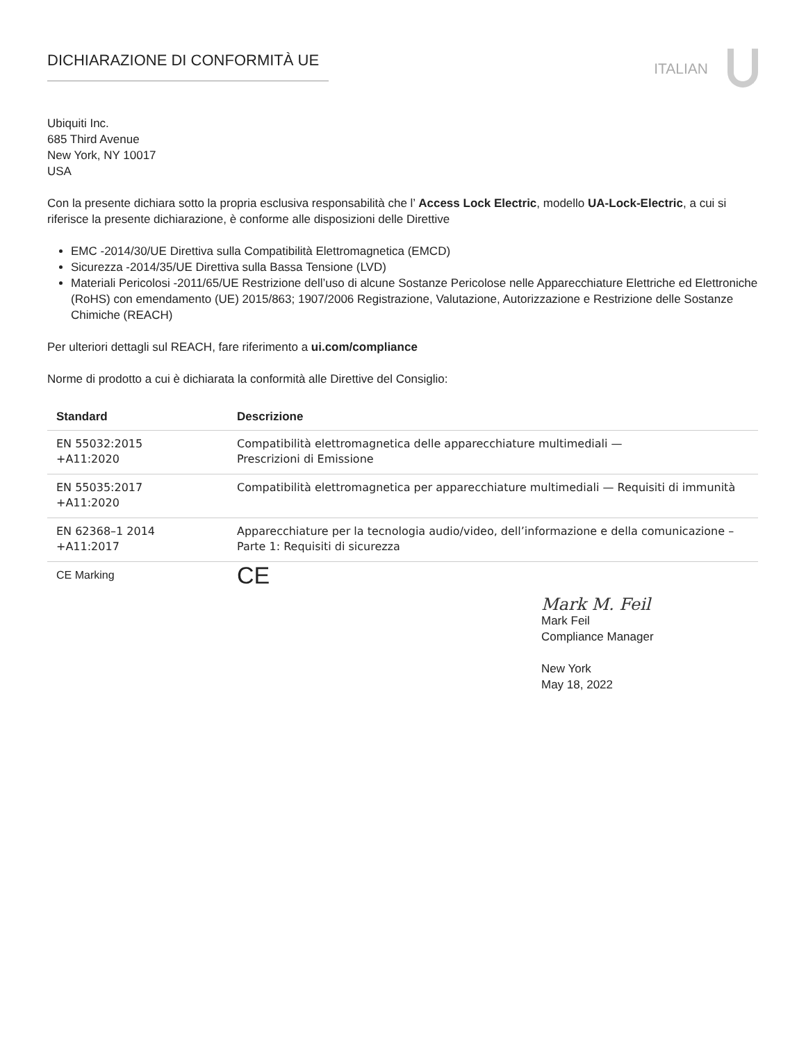DICHIARAZIONE DI CONFORMITÀ UE
ITALIAN
Ubiquiti Inc.
685 Third Avenue
New York, NY 10017
USA
Con la presente dichiara sotto la propria esclusiva responsabilità che l’ Access Lock Electric, modello UA-Lock-Electric, a cui si riferisce la presente dichiarazione, è conforme alle disposizioni delle Direttive
EMC -2014/30/UE Direttiva sulla Compatibilità Elettromagnetica (EMCD)
Sicurezza -2014/35/UE Direttiva sulla Bassa Tensione (LVD)
Materiali Pericolosi -2011/65/UE Restrizione dell’uso di alcune Sostanze Pericolose nelle Apparecchiature Elettriche ed Elettroniche (RoHS) con emendamento (UE) 2015/863; 1907/2006 Registrazione, Valutazione, Autorizzazione e Restrizione delle Sostanze Chimiche (REACH)
Per ulteriori dettagli sul REACH, fare riferimento a ui.com/compliance
Norme di prodotto a cui è dichiarata la conformità alle Direttive del Consiglio:
| Standard | Descrizione |
| --- | --- |
| EN 55032:2015 +A11:2020 | Compatibilità elettromagnetica delle apparecchiature multimediali — Prescrizioni di Emissione |
| EN 55035:2017 +A11:2020 | Compatibilità elettromagnetica per apparecchiature multimediali — Requisiti di immunità |
| EN 62368–1 2014 +A11:2017 | Apparecchiature per la tecnologia audio/video, dell’informazione e della comunicazione – Parte 1: Requisiti di sicurezza |
| CE Marking | CE |
Mark M. Feil
Mark Feil
Compliance Manager
New York
May 18, 2022